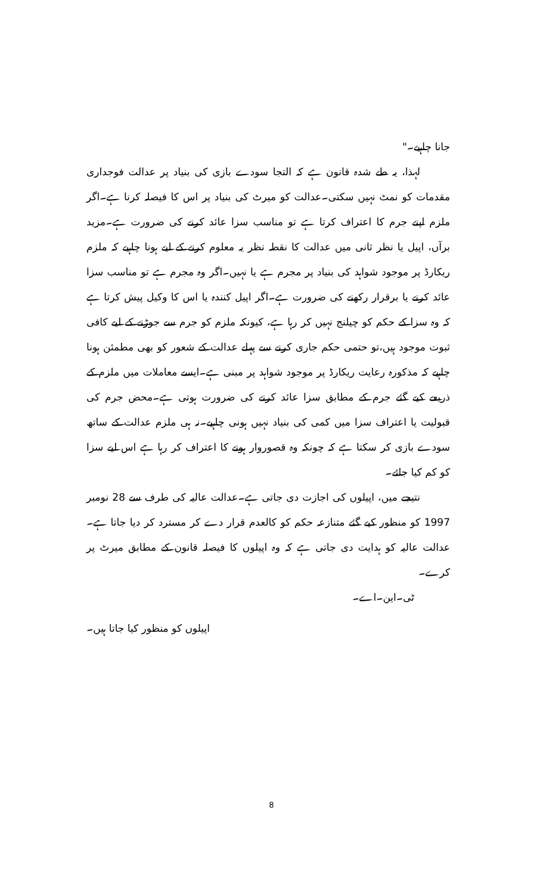جانا چاہیے۔"
لہذا، یہ طے شدہ قانون ہے کہ التجا سودے بازی کی بنیاد پر عدالت فوجداری مقدمات کو نمٹ نہیں سکتی۔عدالت کو میرٹ کی بنیاد پر اس کا فیصلہ کرنا ہے۔اگر ملزم اپنے جرم کا اعتراف کرتا ہے تو مناسب سزا عائد کرنے کی ضرورت ہے۔مزید برآں، اپیل یا نظر ثانی میں عدالت کا نقطہ نظر یہ معلوم کرنے کے لیے ہونا چاہیے کہ ملزم ریکارڈ پر موجود شواہد کی بنیاد پر مجرم ہے یا نہیں۔اگر وہ مجرم ہے تو مناسب سزا عائد کرنے یا برقرار رکھنے کی ضرورت ہے۔اگر اپیل کنندہ یا اس کا وکیل پیش کرتا ہے کہ وہ سزا کے حکم کو چیلنج نہیں کر رہا ہے، کیونکہ ملزم کو جرم سے جوڑنے کے لیے کافی ثبوت موجود ہیں،تو حتمی حکم جاری کرنے سے پہلے عدالت کے شعور کو بھی مطمئن ہونا چاہیے کہ مذکورہ رعایت ریکارڈ پر موجود شواہد پر مبنی ہے۔ایسے معاملات میں ملزم کے ذریعے کیے گئے جرم کے مطابق سزا عائد کرنے کی ضرورت ہوتی ہے۔محض جرم کی قبولیت یا اعتراف سزا میں کمی کی بنیاد نہیں ہونی چاہیے۔نہ ہی ملزم عدالت کے ساتھ سودے بازی کر سکتا ہے کہ چونکہ وہ قصوروار ہونے کا اعتراف کر رہا ہے اس لیے سزا کو کم کیا جائے۔
نتیجے میں، اپیلوں کی اجازت دی جاتی ہے۔عدالت عالیہ کی طرف سے 28 نومبر 1997 کو منظور کیے گئے متنازعہ حکم کو کالعدم قرار دے کر مسترد کر دیا جاتا ہے۔عدالت عالیہ کو ہدایت دی جاتی ہے کہ وہ اپیلوں کا فیصلہ قانون کے مطابق میرٹ پر کرے۔
ٹی۔این۔اے۔
اپیلوں کو منظور کیا جاتا ہیں۔
8